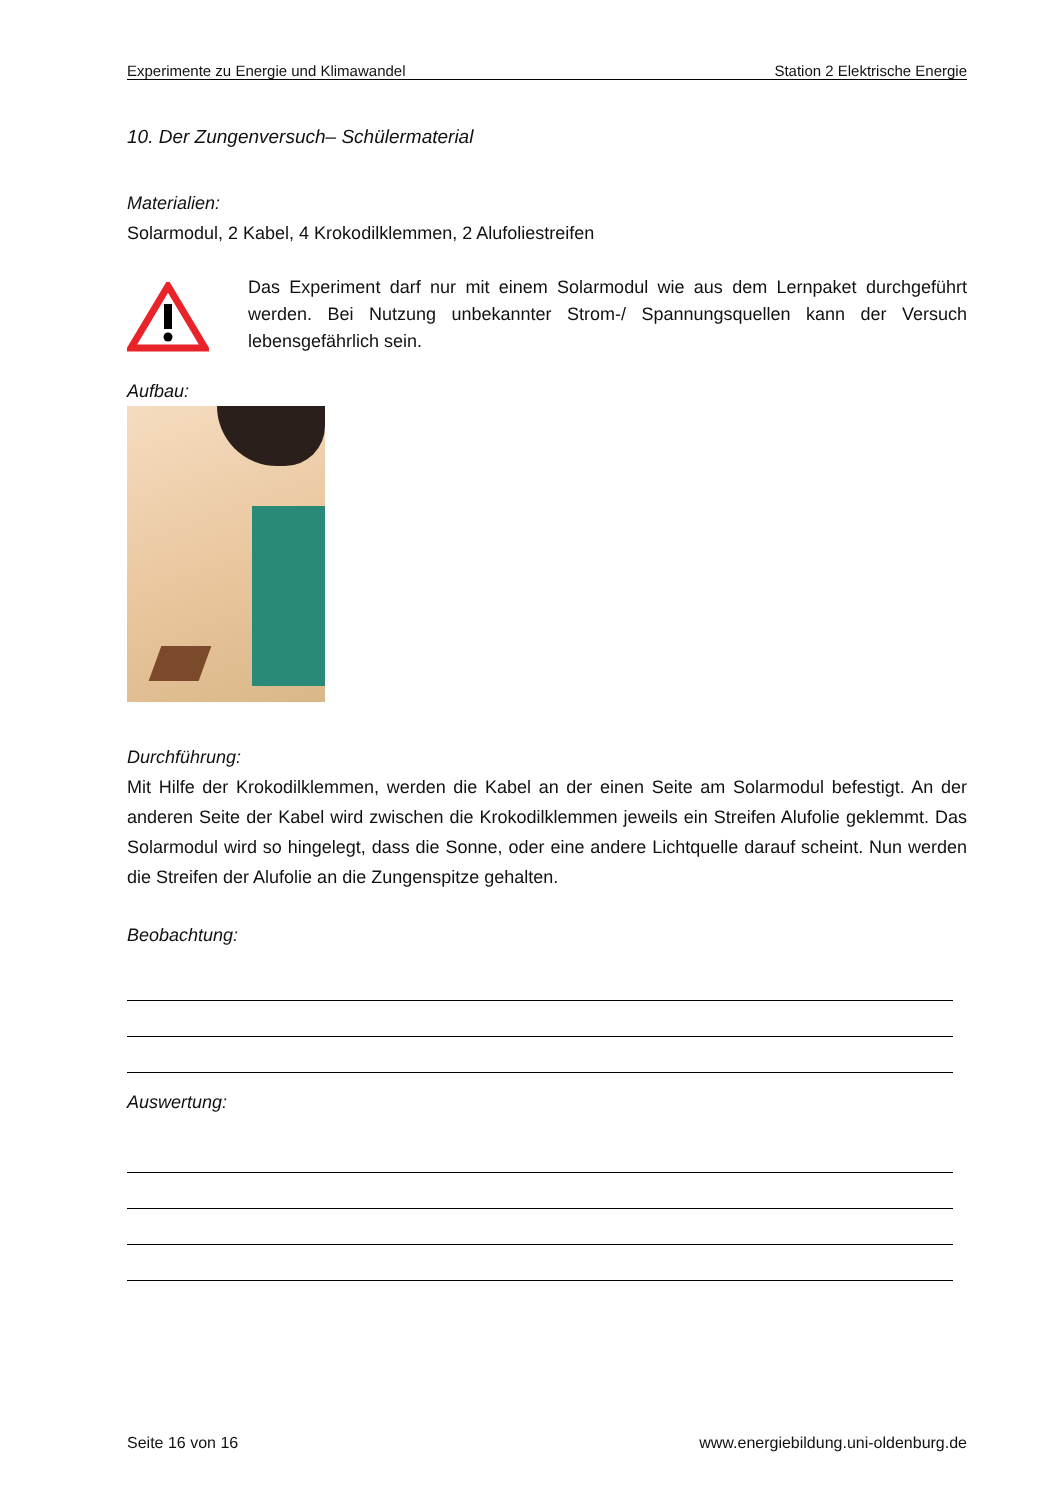Experimente zu Energie und Klimawandel Station 2 Elektrische Energie
10. Der Zungenversuch– Schülermaterial
Materialien:
Solarmodul, 2 Kabel, 4 Krokodilklemmen, 2 Alufoliestreifen
Das Experiment darf nur mit einem Solarmodul wie aus dem Lernpaket durchgeführt werden. Bei Nutzung unbekannter Strom-/ Spannungsquellen kann der Versuch lebensgefährlich sein.
Aufbau:
Durchführung:
Mit Hilfe der Krokodilklemmen, werden die Kabel an der einen Seite am Solarmodul befestigt. An der anderen Seite der Kabel wird zwischen die Krokodilklemmen jeweils ein Streifen Alufolie geklemmt. Das Solarmodul wird so hingelegt, dass die Sonne, oder eine andere Lichtquelle darauf scheint. Nun werden die Streifen der Alufolie an die Zungenspitze gehalten.
Beobachtung:
Auswertung:
Seite 16 von 16 www.energiebildung.uni-oldenburg.de